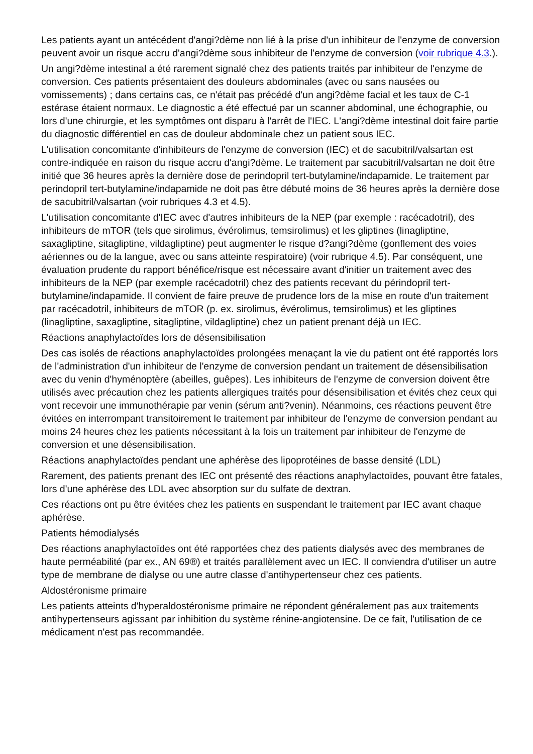Les patients ayant un antécédent d'angi?dème non lié à la prise d'un inhibiteur de l'enzyme de conversion peuvent avoir un risque accru d'angi?dème sous inhibiteur de l'enzyme de conversion (voir rubrique 4.3.).
Un angi?dème intestinal a été rarement signalé chez des patients traités par inhibiteur de l'enzyme de conversion. Ces patients présentaient des douleurs abdominales (avec ou sans nausées ou vomissements) ; dans certains cas, ce n'était pas précédé d'un angi?dème facial et les taux de C-1 estérase étaient normaux. Le diagnostic a été effectué par un scanner abdominal, une échographie, ou lors d'une chirurgie, et les symptômes ont disparu à l'arrêt de l'IEC. L'angi?dème intestinal doit faire partie du diagnostic différentiel en cas de douleur abdominale chez un patient sous IEC.
L'utilisation concomitante d'inhibiteurs de l'enzyme de conversion (IEC) et de sacubitril/valsartan est contre-indiquée en raison du risque accru d'angi?dème. Le traitement par sacubitril/valsartan ne doit être initié que 36 heures après la dernière dose de perindopril tert-butylamine/indapamide. Le traitement par perindopril tert-butylamine/indapamide ne doit pas être débuté moins de 36 heures après la dernière dose de sacubitril/valsartan (voir rubriques 4.3 et 4.5).
L'utilisation concomitante d'IEC avec d'autres inhibiteurs de la NEP (par exemple : racécadotril), des inhibiteurs de mTOR (tels que sirolimus, évérolimus, temsirolimus) et les gliptines (linagliptine, saxagliptine, sitagliptine, vildagliptine) peut augmenter le risque d?angi?dème (gonflement des voies aériennes ou de la langue, avec ou sans atteinte respiratoire) (voir rubrique 4.5). Par conséquent, une évaluation prudente du rapport bénéfice/risque est nécessaire avant d'initier un traitement avec des inhibiteurs de la NEP (par exemple racécadotril) chez des patients recevant du périndopril tert-butylamine/indapamide. Il convient de faire preuve de prudence lors de la mise en route d'un traitement par racécadotril, inhibiteurs de mTOR (p. ex. sirolimus, évérolimus, temsirolimus) et les gliptines (linagliptine, saxagliptine, sitagliptine, vildagliptine) chez un patient prenant déjà un IEC.
Réactions anaphylactoïdes lors de désensibilisation
Des cas isolés de réactions anaphylactoïdes prolongées menaçant la vie du patient ont été rapportés lors de l'administration d'un inhibiteur de l'enzyme de conversion pendant un traitement de désensibilisation avec du venin d'hyménoptère (abeilles, guêpes). Les inhibiteurs de l'enzyme de conversion doivent être utilisés avec précaution chez les patients allergiques traités pour désensibilisation et évités chez ceux qui vont recevoir une immunothérapie par venin (sérum anti?venin). Néanmoins, ces réactions peuvent être évitées en interrompant transitoirement le traitement par inhibiteur de l'enzyme de conversion pendant au moins 24 heures chez les patients nécessitant à la fois un traitement par inhibiteur de l'enzyme de conversion et une désensibilisation.
Réactions anaphylactoïdes pendant une aphérèse des lipoprotéines de basse densité (LDL)
Rarement, des patients prenant des IEC ont présenté des réactions anaphylactoïdes, pouvant être fatales, lors d'une aphérèse des LDL avec absorption sur du sulfate de dextran.
Ces réactions ont pu être évitées chez les patients en suspendant le traitement par IEC avant chaque aphérèse.
Patients hémodialysés
Des réactions anaphylactoïdes ont été rapportées chez des patients dialysés avec des membranes de haute perméabilité (par ex., AN 69®) et traités parallèlement avec un IEC. Il conviendra d'utiliser un autre type de membrane de dialyse ou une autre classe d'antihypertenseur chez ces patients.
Aldostéronisme primaire
Les patients atteints d'hyperaldostéronisme primaire ne répondent généralement pas aux traitements antihypertenseurs agissant par inhibition du système rénine-angiotensine. De ce fait, l'utilisation de ce médicament n'est pas recommandée.